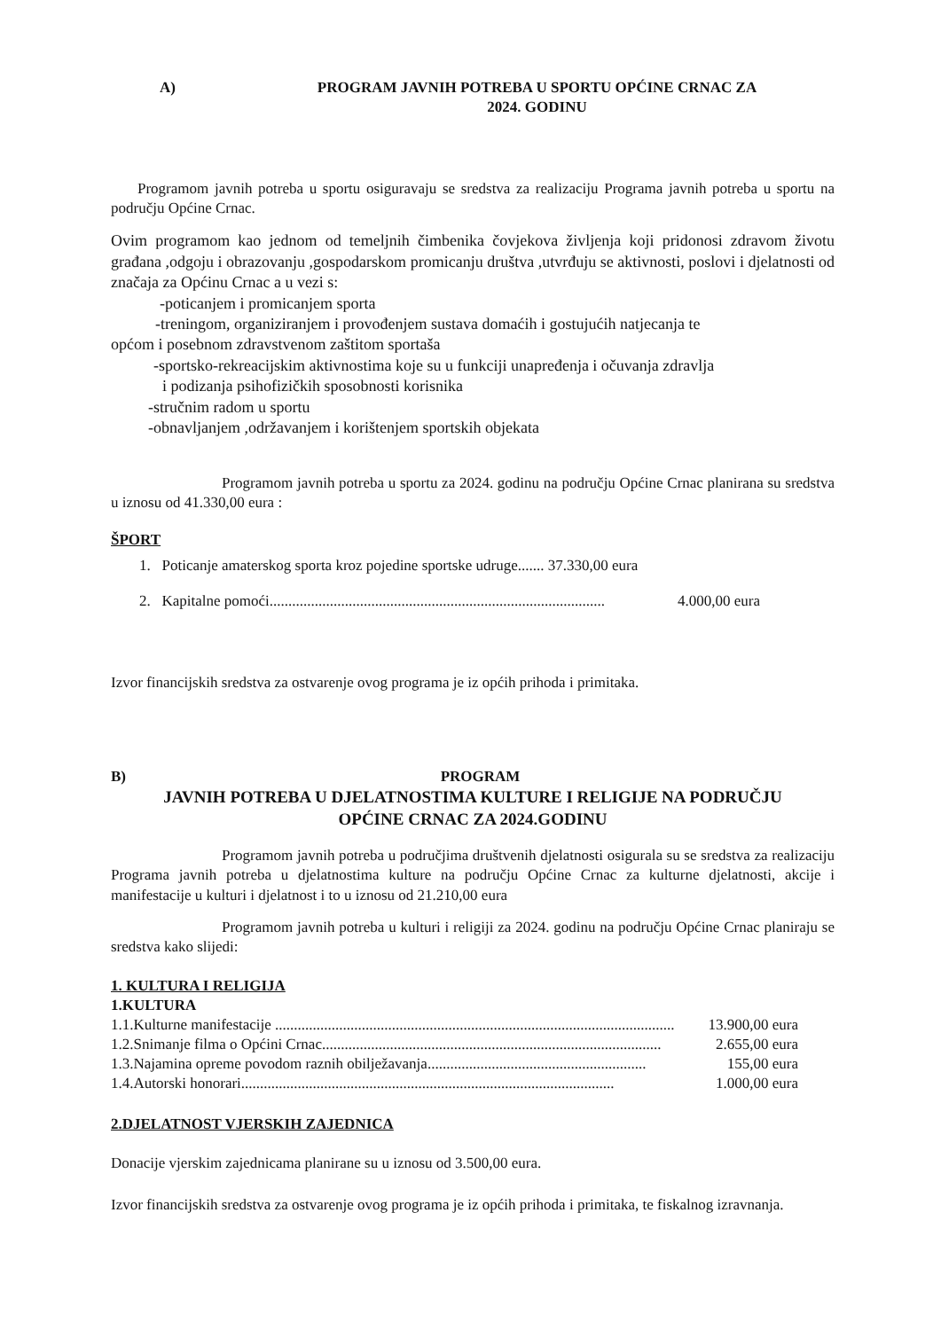A) PROGRAM JAVNIH POTREBA U SPORTU OPĆINE CRNAC ZA
2024. GODINU
Programom javnih potreba u sportu osiguravaju se sredstva za realizaciju Programa javnih potreba u sportu na području Općine Crnac.
Ovim programom kao jednom od temeljnih čimbenika čovjekova življenja koji pridonosi zdravom životu građana ,odgoju i obrazovanju ,gospodarskom promicanju društva ,utvrđuju se aktivnosti, poslovi i djelatnosti od značaja za Općinu Crnac a u vezi s:
-poticanjem i promicanjem sporta
-treningom, organiziranjem i provođenjem sustava domaćih i gostujućih natjecanja te
općom i posebnom zdravstvenom zaštitom sportaša
-sportsko-rekreacijskim aktivnostima koje su u funkciji unapređenja i očuvanja zdravlja
i podizanja psihofizičkih sposobnosti korisnika
-stručnim radom u sportu
-obnavljanjem ,održavanjem i korištenjem sportskih objekata
Programom javnih potreba u sportu za 2024. godinu na području Općine Crnac planirana su sredstva u iznosu od 41.330,00 eura :
ŠPORT
1. Poticanje amaterskog sporta kroz pojedine sportske udruge....... 37.330,00 eura
2. Kapitalne pomoći ......................................................................................... 4.000,00 eura
Izvor financijskih sredstva za ostvarenje ovog programa je iz općih prihoda i primitaka.
B) PROGRAM
JAVNIH POTREBA U DJELATNOSTIMA KULTURE I RELIGIJE NA PODRUČJU
OPĆINE CRNAC ZA 2024.GODINU
Programom javnih potreba u područjima društvenih djelatnosti osigurala su se sredstva za realizaciju Programa javnih potreba u djelatnostima kulture na području Općine Crnac za kulturne djelatnosti, akcije i manifestacije u kulturi i djelatnost i to u iznosu od 21.210,00 eura
Programom javnih potreba u kulturi i religiji za 2024. godinu na području Općine Crnac planiraju se sredstva kako slijedi:
1. KULTURA I RELIGIJA
1.KULTURA
1.1.Kulturne manifestacije .......................................................................................................... 13.900,00 eura
1.2.Snimanje filma o Općini Crnac.......................................................................................... 2.655,00 eura
1.3.Najamina opreme povodom raznih obilježavanja .......................................................... 155,00 eura
1.4.Autorski honorari ................................................................................................... 1.000,00 eura
2.DJELATNOST VJERSKIH ZAJEDNICA
Donacije vjerskim zajednicama planirane su u iznosu od 3.500,00 eura.
Izvor financijskih sredstva za ostvarenje ovog programa je iz općih prihoda i primitaka, te fiskalnog izravnanja.